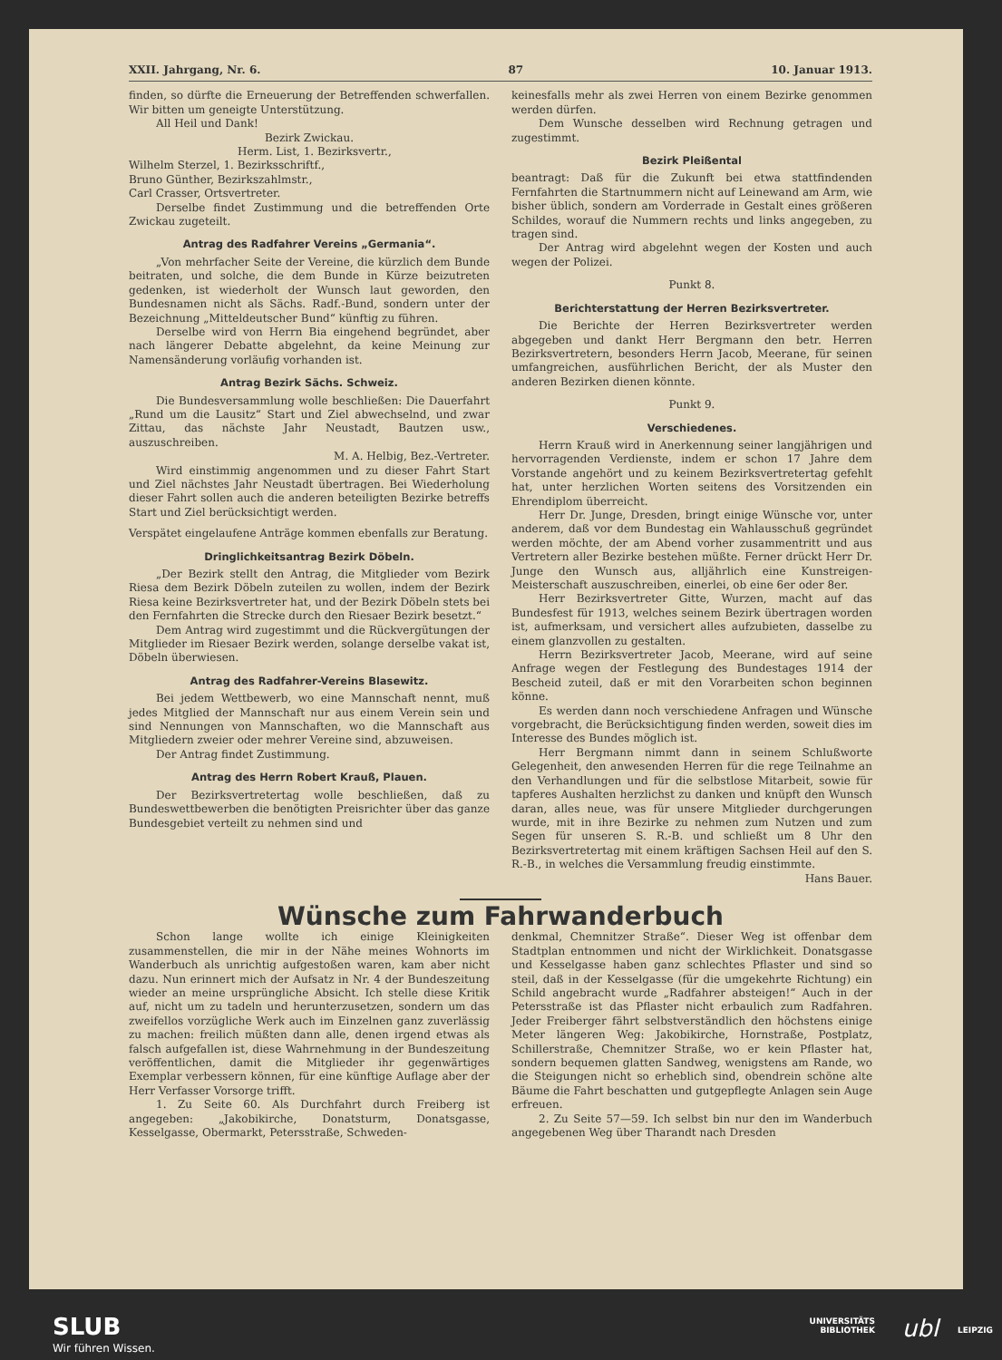XXII. Jahrgang, Nr. 6. 87 10. Januar 1913.
finden, so dürfte die Erneuerung der Betreffenden schwerfallen. Wir bitten um geneigte Unterstützung.
All Heil und Dank!
Bezirk Zwickau.
Herm. List, 1. Bezirksvertr.,
Wilhelm Sterzel, 1. Bezirksschriftf.,
Bruno Günther, Bezirkszahlmstr.,
Carl Crasser, Ortsvertreter.
Derselbe findet Zustimmung und die betreffenden Orte Zwickau zugeteilt.
Antrag des Radfahrer Vereins „Germania“.
„Von mehrfacher Seite der Vereine, die kürzlich dem Bunde beitraten, und solche, die dem Bunde in Kürze beizutreten gedenken, ist wiederholt der Wunsch laut geworden, den Bundesnamen nicht als Sächs. Radf.-Bund, sondern unter der Bezeichnung „Mitteldeutscher Bund“ künftig zu führen.
Derselbe wird von Herrn Bia eingehend begründet, aber nach längerer Debatte abgelehnt, da keine Meinung zur Namensänderung vorläufig vorhanden ist.
Antrag Bezirk Sächs. Schweiz.
Die Bundesversammlung wolle beschließen: Die Dauerfahrt „Rund um die Lausitz“ Start und Ziel abwechselnd, und zwar Zittau, das nächste Jahr Neustadt, Bautzen usw., auszuschreiben.
M. A. Helbig, Bez.-Vertreter.
Wird einstimmig angenommen und zu dieser Fahrt Start und Ziel nächstes Jahr Neustadt übertragen. Bei Wiederholung dieser Fahrt sollen auch die anderen beteiligten Bezirke betreffs Start und Ziel berücksichtigt werden.
Verspätet eingelaufene Anträge kommen ebenfalls zur Beratung.
Dringlichkeitsantrag Bezirk Döbeln.
„Der Bezirk stellt den Antrag, die Mitglieder vom Bezirk Riesa dem Bezirk Döbeln zuteilen zu wollen, indem der Bezirk Riesa keine Bezirksvertreter hat, und der Bezirk Döbeln stets bei den Fernfahrten die Strecke durch den Riesaer Bezirk besetzt.“
Dem Antrag wird zugestimmt und die Rückvergütungen der Mitglieder im Riesaer Bezirk werden, solange derselbe vakat ist, Döbeln überwiesen.
Antrag des Radfahrer-Vereins Blasewitz.
Bei jedem Wettbewerb, wo eine Mannschaft nennt, muß jedes Mitglied der Mannschaft nur aus einem Verein sein und sind Nennungen von Mannschaften, wo die Mannschaft aus Mitgliedern zweier oder mehrer Vereine sind, abzuweisen.
Der Antrag findet Zustimmung.
Antrag des Herrn Robert Krauß, Plauen.
Der Bezirksvertretertag wolle beschließen, daß zu Bundeswettbewerben die benötigten Preisrichter über das ganze Bundesgebiet verteilt zu nehmen sind und
keinesfalls mehr als zwei Herren von einem Bezirke genommen werden dürfen.
Dem Wunsche desselben wird Rechnung getragen und zugestimmt.
Bezirk Pleißental
beantragt: Daß für die Zukunft bei etwa stattfindenden Fernfahrten die Startnummern nicht auf Leinewand am Arm, wie bisher üblich, sondern am Vorderrade in Gestalt eines größeren Schildes, worauf die Nummern rechts und links angegeben, zu tragen sind.
Der Antrag wird abgelehnt wegen der Kosten und auch wegen der Polizei.
Punkt 8.
Berichterstattung der Herren Bezirksvertreter.
Die Berichte der Herren Bezirksvertreter werden abgegeben und dankt Herr Bergmann den betr. Herren Bezirksvertretern, besonders Herrn Jacob, Meerane, für seinen umfangreichen, ausführlichen Bericht, der als Muster den anderen Bezirken dienen könnte.
Punkt 9.
Verschiedenes.
Herrn Krauß wird in Anerkennung seiner langjährigen und hervorragenden Verdienste, indem er schon 17 Jahre dem Vorstande angehört und zu keinem Bezirksvertretertag gefehlt hat, unter herzlichen Worten seitens des Vorsitzenden ein Ehrendiplom überreicht.
Herr Dr. Junge, Dresden, bringt einige Wünsche vor, unter anderem, daß vor dem Bundestag ein Wahlausschuß gegründet werden möchte, der am Abend vorher zusammentritt und aus Vertretern aller Bezirke bestehen müßte. Ferner drückt Herr Dr. Junge den Wunsch aus, alljährlich eine Kunstreigen-Meisterschaft auszuschreiben, einerlei, ob eine 6er oder 8er.
Herr Bezirksvertreter Gitte, Wurzen, macht auf das Bundesfest für 1913, welches seinem Bezirk übertragen worden ist, aufmerksam, und versichert alles aufzubieten, dasselbe zu einem glanzvollen zu gestalten.
Herrn Bezirksvertreter Jacob, Meerane, wird auf seine Anfrage wegen der Festlegung des Bundestages 1914 der Bescheid zuteil, daß er mit den Vorarbeiten schon beginnen könne.
Es werden dann noch verschiedene Anfragen und Wünsche vorgebracht, die Berücksichtigung finden werden, soweit dies im Interesse des Bundes möglich ist.
Herr Bergmann nimmt dann in seinem Schlußworte Gelegenheit, den anwesenden Herren für die rege Teilnahme an den Verhandlungen und für die selbstlose Mitarbeit, sowie für tapferes Aushalten herzlichst zu danken und knüpft den Wunsch daran, alles neue, was für unsere Mitglieder durchgerungen wurde, mit in ihre Bezirke zu nehmen zum Nutzen und zum Segen für unseren S. R.-B. und schließt um 8 Uhr den Bezirksvertretertag mit einem kräftigen Sachsen Heil auf den S. R.-B., in welches die Versammlung freudig einstimmte. Hans Bauer.
Wünsche zum Fahrwanderbuch
Schon lange wollte ich einige Kleinigkeiten zusammenstellen, die mir in der Nähe meines Wohnorts im Wanderbuch als unrichtig aufgestoßen waren, kam aber nicht dazu. Nun erinnert mich der Aufsatz in Nr. 4 der Bundeszeitung wieder an meine ursprüngliche Absicht. Ich stelle diese Kritik auf, nicht um zu tadeln und herunterzusetzen, sondern um das zweifellos vorzügliche Werk auch im Einzelnen ganz zuverlässig zu machen: freilich müßten dann alle, denen irgend etwas als falsch aufgefallen ist, diese Wahrnehmung in der Bundeszeitung veröffentlichen, damit die Mitglieder ihr gegenwärtiges Exemplar verbessern können, für eine künftige Auflage aber der Herr Verfasser Vorsorge trifft.
1. Zu Seite 60. Als Durchfahrt durch Freiberg ist angegeben: „Jakobikirche, Donatsturm, Donatsgasse, Kesselgasse, Obermarkt, Petersstraße, Schweden-
denkmal, Chemnitzer Straße“. Dieser Weg ist offenbar dem Stadtplan entnommen und nicht der Wirklichkeit. Donatsgasse und Kesselgasse haben ganz schlechtes Pflaster und sind so steil, daß in der Kesselgasse (für die umgekehrte Richtung) ein Schild angebracht wurde „Radfahrer absteigen!“ Auch in der Petersstraße ist das Pflaster nicht erbaulich zum Radfahren. Jeder Freiberger fährt selbstverständlich den höchstens einige Meter längeren Weg: Jakobikirche, Hornstraße, Postplatz, Schillerstraße, Chemnitzer Straße, wo er kein Pflaster hat, sondern bequemen glatten Sandweg, wenigstens am Rande, wo die Steigungen nicht so erheblich sind, obendrein schöne alte Bäume die Fahrt beschatten und gutgepflegte Anlagen sein Auge erfreuen.
2. Zu Seite 57—59. Ich selbst bin nur den im Wanderbuch angegebenen Weg über Tharandt nach Dresden
SLUB
Wir führen Wissen.
UNIVERSITÄTS
BIBLIOTHEK
ubl LEIPZIG